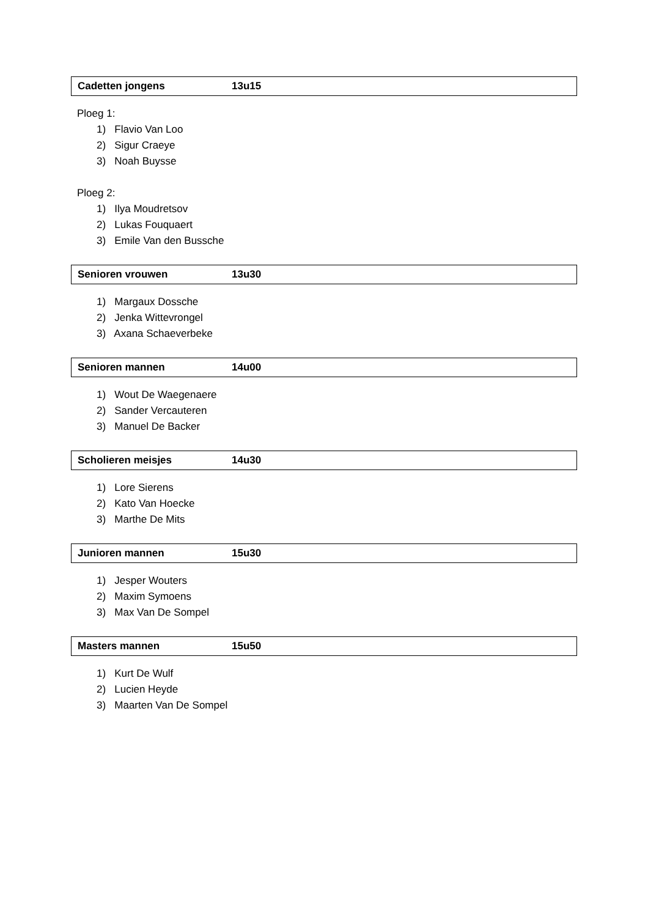Cadetten jongens 13u15
Ploeg 1:
1) Flavio Van Loo
2) Sigur Craeye
3) Noah Buysse
Ploeg 2:
1) Ilya Moudretsov
2) Lukas Fouquaert
3) Emile Van den Bussche
Senioren vrouwen 13u30
1) Margaux Dossche
2) Jenka Wittevrongel
3) Axana Schaeverbeke
Senioren mannen 14u00
1) Wout De Waegenaere
2) Sander Vercauteren
3) Manuel De Backer
Scholieren meisjes 14u30
1) Lore Sierens
2) Kato Van Hoecke
3) Marthe De Mits
Junioren mannen 15u30
1) Jesper Wouters
2) Maxim Symoens
3) Max Van De Sompel
Masters mannen 15u50
1) Kurt De Wulf
2) Lucien Heyde
3) Maarten Van De Sompel